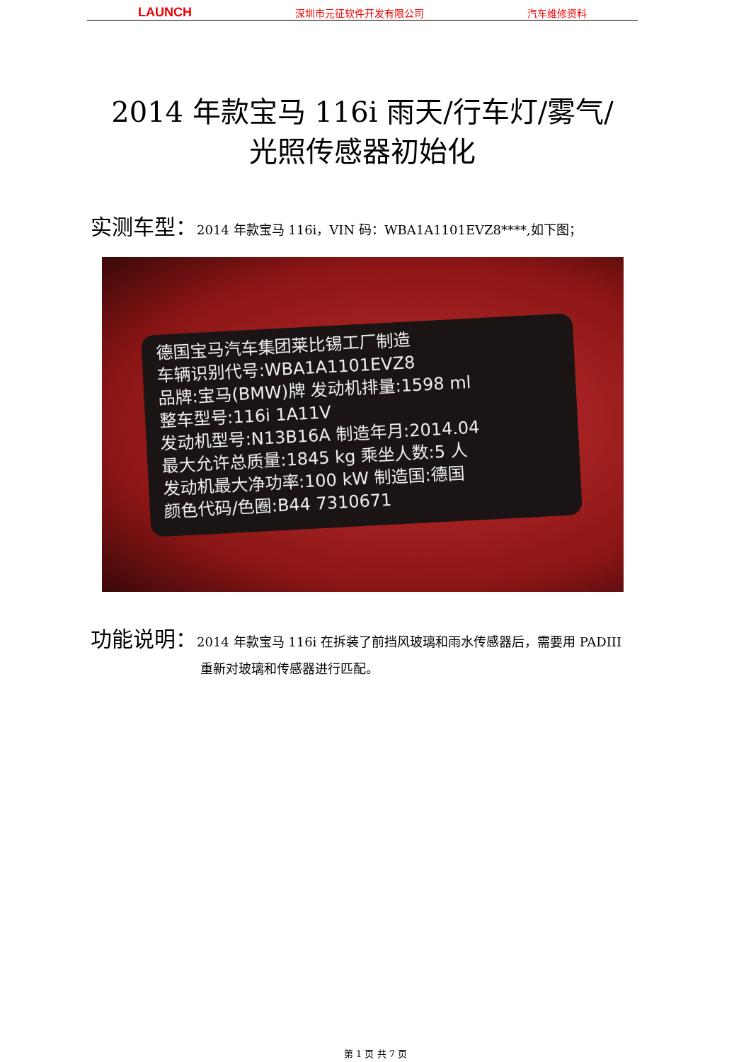LAUNCH 深圳市元征软件开发有限公司 汽车维修资料
2014 年款宝马 116i 雨天/行车灯/雾气/
光照传感器初始化
实测车型：2014 年款宝马 116i，VIN 码：WBA1A1101EVZ8****,如下图；
德国宝马汽车集团莱比锡工厂制造
车辆识别代号:WBA1A1101EVZ8
品牌:宝马(BMW)牌 发动机排量:1598 ml
整车型号:116i 1A11V
发动机型号:N13B16A 制造年月:2014.04
最大允许总质量:1845 kg 乘坐人数:5 人
发动机最大净功率:100 kW 制造国:德国
颜色代码/色圈:B44 7310671
功能说明：2014 年款宝马 116i 在拆装了前挡风玻璃和雨水传感器后，需要用 PADIII 重新对玻璃和传感器进行匹配。
第 1 页 共 7 页